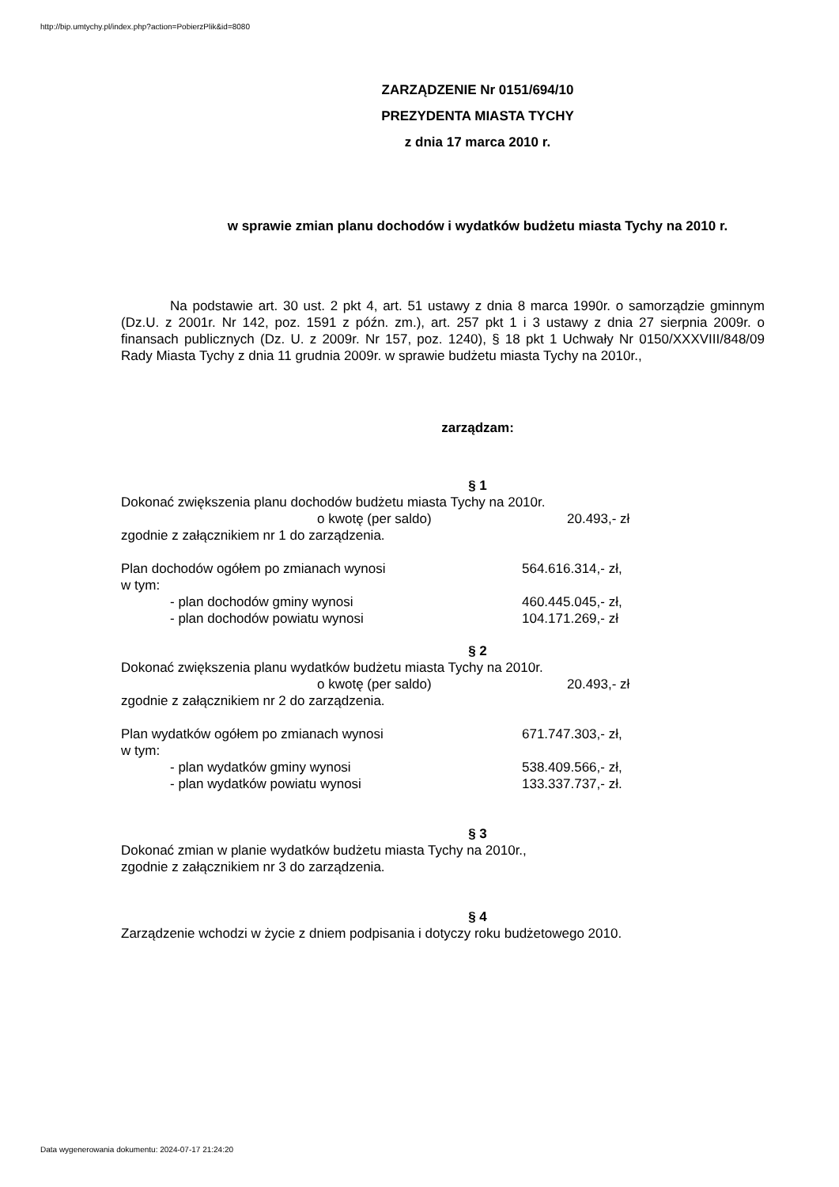http://bip.umtychy.pl/index.php?action=PobierzPlik&id=8080
ZARZĄDZENIE Nr 0151/694/10
PREZYDENTA MIASTA TYCHY
z dnia 17 marca 2010 r.
w sprawie zmian planu dochodów i wydatków budżetu miasta Tychy na 2010 r.
Na podstawie art. 30 ust. 2 pkt 4, art. 51 ustawy z dnia 8 marca 1990r. o samorządzie gminnym (Dz.U. z 2001r. Nr 142, poz. 1591 z późn. zm.), art. 257 pkt 1 i 3 ustawy z dnia 27 sierpnia 2009r. o finansach publicznych (Dz. U. z 2009r. Nr 157, poz. 1240), § 18 pkt 1 Uchwały Nr 0150/XXXVIII/848/09 Rady Miasta Tychy z dnia 11 grudnia 2009r. w sprawie budżetu miasta Tychy na 2010r.,
zarządzam:
§ 1
Dokonać zwiększenia planu dochodów budżetu miasta Tychy na 2010r.
o kwotę (per saldo) 20.493,- zł
zgodnie z załącznikiem nr 1 do zarządzenia.
Plan dochodów ogółem po zmianach wynosi 564.616.314,- zł,
w tym:
- plan dochodów gminy wynosi 460.445.045,- zł,
- plan dochodów powiatu wynosi 104.171.269,- zł
§ 2
Dokonać zwiększenia planu wydatków budżetu miasta Tychy na 2010r.
o kwotę (per saldo) 20.493,- zł
zgodnie z załącznikiem nr 2 do zarządzenia.
Plan wydatków ogółem po zmianach wynosi 671.747.303,- zł,
w tym:
- plan wydatków gminy wynosi 538.409.566,- zł,
- plan wydatków powiatu wynosi 133.337.737,- zł.
§ 3
Dokonać zmian w planie wydatków budżetu miasta Tychy na 2010r.,
zgodnie z załącznikiem nr 3 do zarządzenia.
§ 4
Zarządzenie wchodzi w życie z dniem podpisania i dotyczy roku budżetowego 2010.
Data wygenerowania dokumentu: 2024-07-17 21:24:20